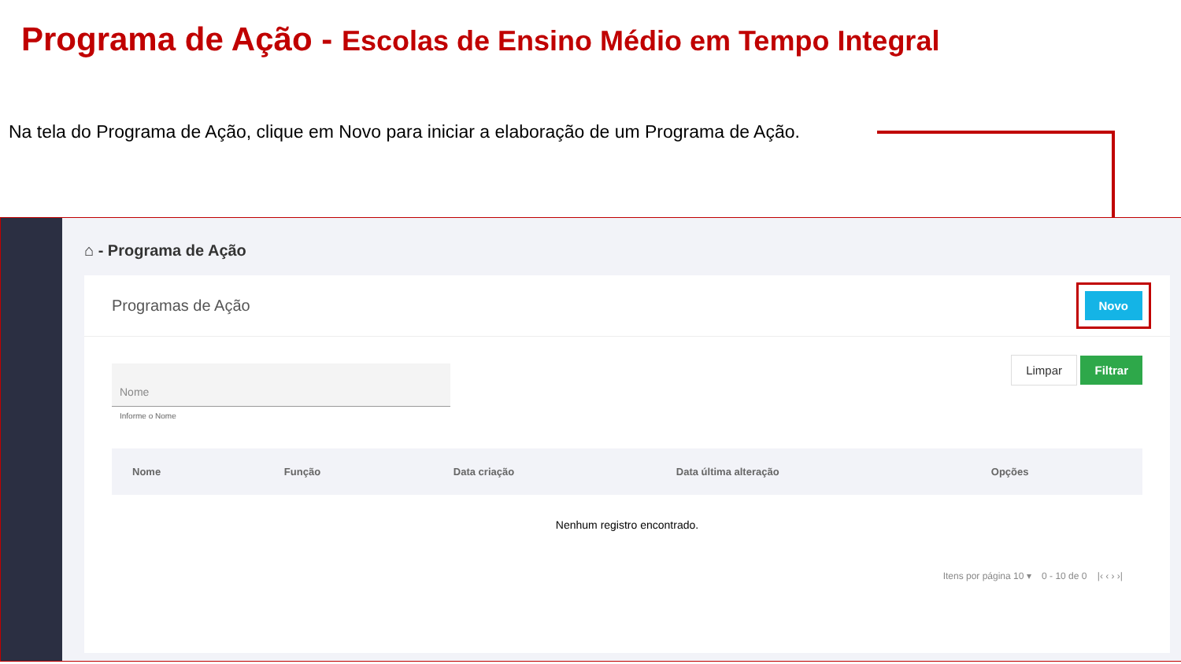Programa de Ação - Escolas de Ensino Médio em Tempo Integral
Na tela do Programa de Ação, clique em Novo para iniciar a elaboração de um Programa de Ação.
⌂ - Programa de Ação
Programas de Ação
Novo
Nome
Informe o Nome
Limpar Filtrar
| Nome | Função | Data criação | Data última alteração | Opções |
| --- | --- | --- | --- | --- |
| Nenhum registro encontrado. | | | | |
Itens por página 10 ▾ 0 - 10 de 0 |‹ ‹ › ›|